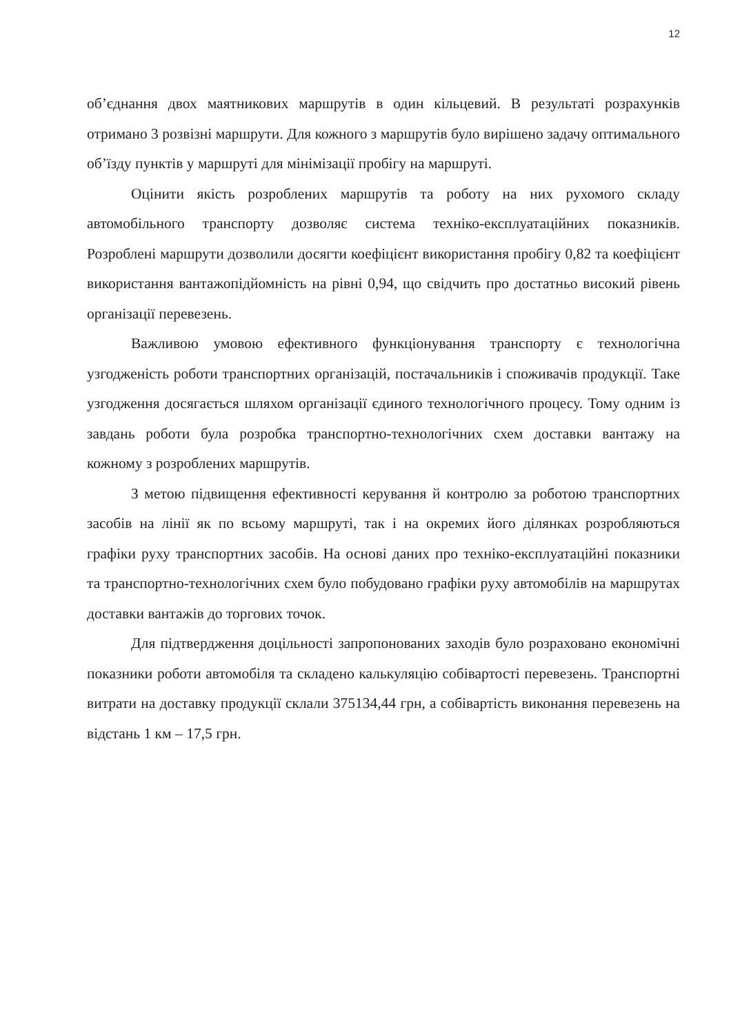12
об’єднання двох маятникових маршрутів в один кільцевий. В результаті розрахунків отримано 3 розвізні маршрути. Для кожного з маршрутів було вирішено задачу оптимального об’їзду пунктів у маршруті для мінімізації пробігу на маршруті.
Оцінити якість розроблених маршрутів та роботу на них рухомого складу автомобільного транспорту дозволяє система техніко-експлуатаційних показників. Розроблені маршрути дозволили досягти коефіцієнт використання пробігу 0,82 та коефіцієнт використання вантажопідйомність на рівні 0,94, що свідчить про достатньо високий рівень організації перевезень.
Важливою умовою ефективного функціонування транспорту є технологічна узгодженість роботи транспортних організацій, постачальників і споживачів продукції. Таке узгодження досягається шляхом організації єдиного технологічного процесу. Тому одним із завдань роботи була розробка транспортно-технологічних схем доставки вантажу на кожному з розроблених маршрутів.
З метою підвищення ефективності керування й контролю за роботою транспортних засобів на лінії як по всьому маршруті, так і на окремих його ділянках розробляються графіки руху транспортних засобів. На основі даних про техніко-експлуатаційні показники та транспортно-технологічних схем було побудовано графіки руху автомобілів на маршрутах доставки вантажів до торгових точок.
Для підтвердження доцільності запропонованих заходів було розраховано економічні показники роботи автомобіля та складено калькуляцію собівартості перевезень. Транспортні витрати на доставку продукції склали 375134,44 грн, а собівартість виконання перевезень на відстань 1 км – 17,5 грн.